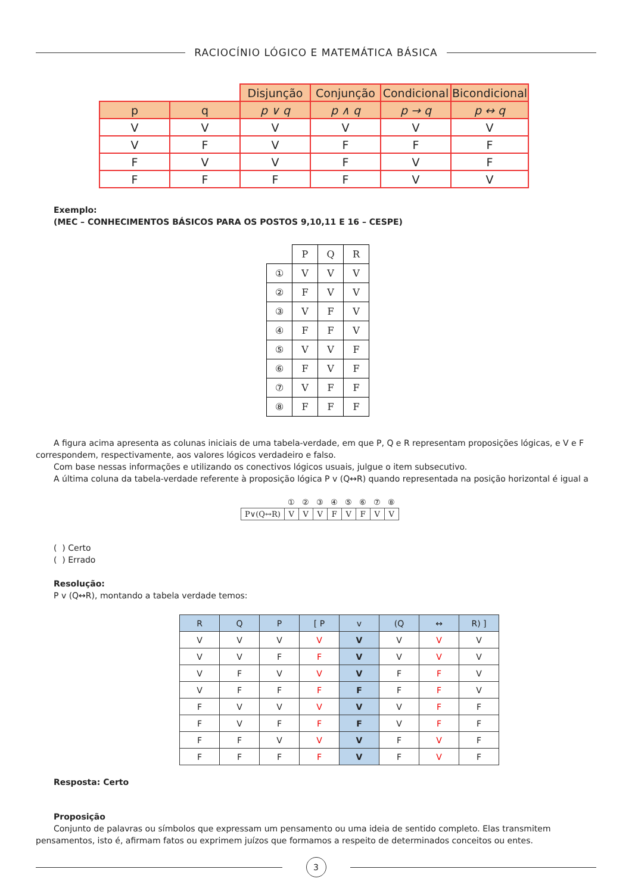RACIOCÍNIO LÓGICO E MATEMÁTICA BÁSICA
| | | Disjunção | Conjunção | Condicional | Bicondicional |
| p | q | p ∨ q | p ∧ q | p → q | p ↔ q |
| V | V | V | V | V | V |
| V | F | V | F | F | F |
| F | V | V | F | V | F |
| F | F | F | F | V | V |
Exemplo:
(MEC – CONHECIMENTOS BÁSICOS PARA OS POSTOS 9,10,11 E 16 – CESPE)
| | P | Q | R |
| ① | V | V | V |
| ② | F | V | V |
| ③ | V | F | V |
| ④ | F | F | V |
| ⑤ | V | V | F |
| ⑥ | F | V | F |
| ⑦ | V | F | F |
| ⑧ | F | F | F |
A figura acima apresenta as colunas iniciais de uma tabela-verdade, em que P, Q e R representam proposições lógicas, e V e F correspondem, respectivamente, aos valores lógicos verdadeiro e falso.
Com base nessas informações e utilizando os conectivos lógicos usuais, julgue o item subsecutivo.
A última coluna da tabela-verdade referente à proposição lógica P v (Q↔R) quando representada na posição horizontal é igual a
| | ① | ② | ③ | ④ | ⑤ | ⑥ | ⑦ | ⑧ |
| P∨(Q↔R) | V | V | V | F | V | F | V | V |
( ) Certo
( ) Errado
Resolução:
P v (Q↔R), montando a tabela verdade temos:
| R | Q | P | [ P | v | (Q | ↔ | R) ] |
| V | V | V | V | V | V | V | V |
| V | V | F | F | V | V | V | V |
| V | F | V | V | V | F | F | V |
| V | F | F | F | F | F | F | V |
| F | V | V | V | V | V | F | F |
| F | V | F | F | F | V | F | F |
| F | F | V | V | V | F | V | F |
| F | F | F | F | V | F | V | F |
Resposta: Certo
Proposição
Conjunto de palavras ou símbolos que expressam um pensamento ou uma ideia de sentido completo. Elas transmitem pensamentos, isto é, afirmam fatos ou exprimem juízos que formamos a respeito de determinados conceitos ou entes.
3